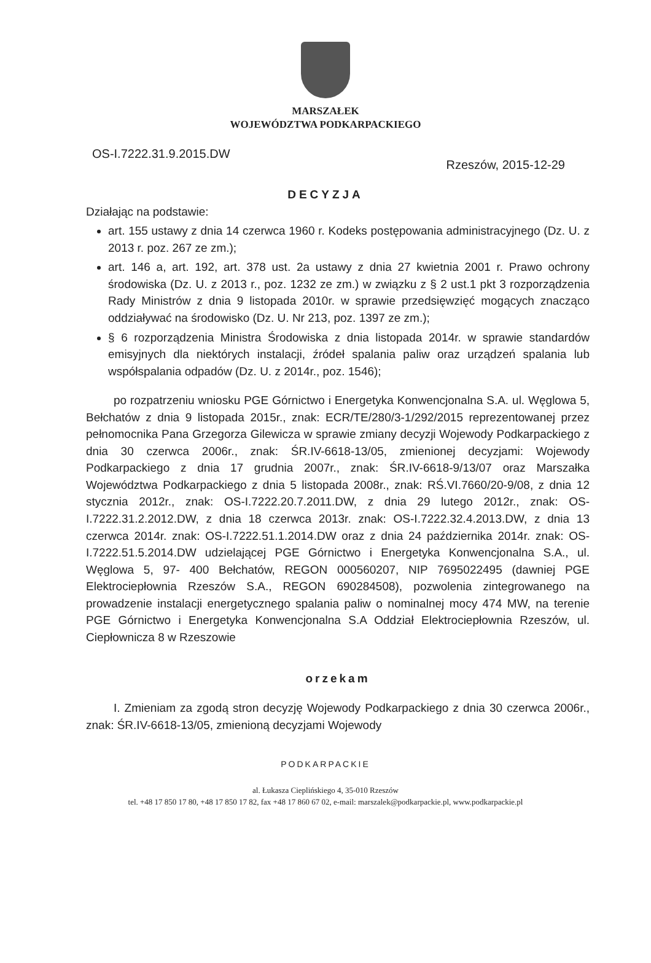MARSZAŁEK
WOJEWÓDZTWA PODKARPACKIEGO
OS-I.7222.31.9.2015.DW
Rzeszów, 2015-12-29
DECYZJA
Działając na podstawie:
art. 155 ustawy z dnia 14 czerwca 1960 r. Kodeks postępowania administracyjnego (Dz. U. z 2013 r. poz. 267 ze zm.);
art. 146 a, art. 192, art. 378 ust. 2a ustawy z dnia 27 kwietnia 2001 r. Prawo ochrony środowiska (Dz. U. z 2013 r., poz. 1232 ze zm.) w związku z § 2 ust.1 pkt 3 rozporządzenia Rady Ministrów z dnia 9 listopada 2010r. w sprawie przedsięwzięć mogących znacząco oddziaływać na środowisko (Dz. U. Nr 213, poz. 1397 ze zm.);
§ 6 rozporządzenia Ministra Środowiska z dnia listopada 2014r. w sprawie standardów emisyjnych dla niektórych instalacji, źródeł spalania paliw oraz urządzeń spalania lub współspalania odpadów (Dz. U. z 2014r., poz. 1546);
po rozpatrzeniu wniosku PGE Górnictwo i Energetyka Konwencjonalna S.A. ul. Węglowa 5, Bełchatów z dnia 9 listopada 2015r., znak: ECR/TE/280/3-1/292/2015 reprezentowanej przez pełnomocnika Pana Grzegorza Gilewicza w sprawie zmiany decyzji Wojewody Podkarpackiego z dnia 30 czerwca 2006r., znak: ŚR.IV-6618-13/05, zmienionej decyzjami: Wojewody Podkarpackiego z dnia 17 grudnia 2007r., znak: ŚR.IV-6618-9/13/07 oraz Marszałka Województwa Podkarpackiego z dnia 5 listopada 2008r., znak: RŚ.VI.7660/20-9/08, z dnia 12 stycznia 2012r., znak: OS-I.7222.20.7.2011.DW, z dnia 29 lutego 2012r., znak: OS-I.7222.31.2.2012.DW, z dnia 18 czerwca 2013r. znak: OS-I.7222.32.4.2013.DW, z dnia 13 czerwca 2014r. znak: OS-I.7222.51.1.2014.DW oraz z dnia 24 października 2014r. znak: OS-I.7222.51.5.2014.DW udzielającej PGE Górnictwo i Energetyka Konwencjonalna S.A., ul. Węglowa 5, 97- 400 Bełchatów, REGON 000560207, NIP 7695022495 (dawniej PGE Elektrociepłownia Rzeszów S.A., REGON 690284508), pozwolenia zintegrowanego na prowadzenie instalacji energetycznego spalania paliw o nominalnej mocy 474 MW, na terenie PGE Górnictwo i Energetyka Konwencjonalna S.A Oddział Elektrociepłownia Rzeszów, ul. Ciepłownicza 8 w Rzeszowie
orzekam
I. Zmieniam za zgodą stron decyzję Wojewody Podkarpackiego z dnia 30 czerwca 2006r., znak: ŚR.IV-6618-13/05, zmienioną decyzjami Wojewody
PODKARPACKIE
al. Łukasza Cieplińskiego 4, 35-010 Rzeszów
tel. +48 17 850 17 80, +48 17 850 17 82, fax +48 17 860 67 02, e-mail: marszalek@podkarpackie.pl, www.podkarpackie.pl